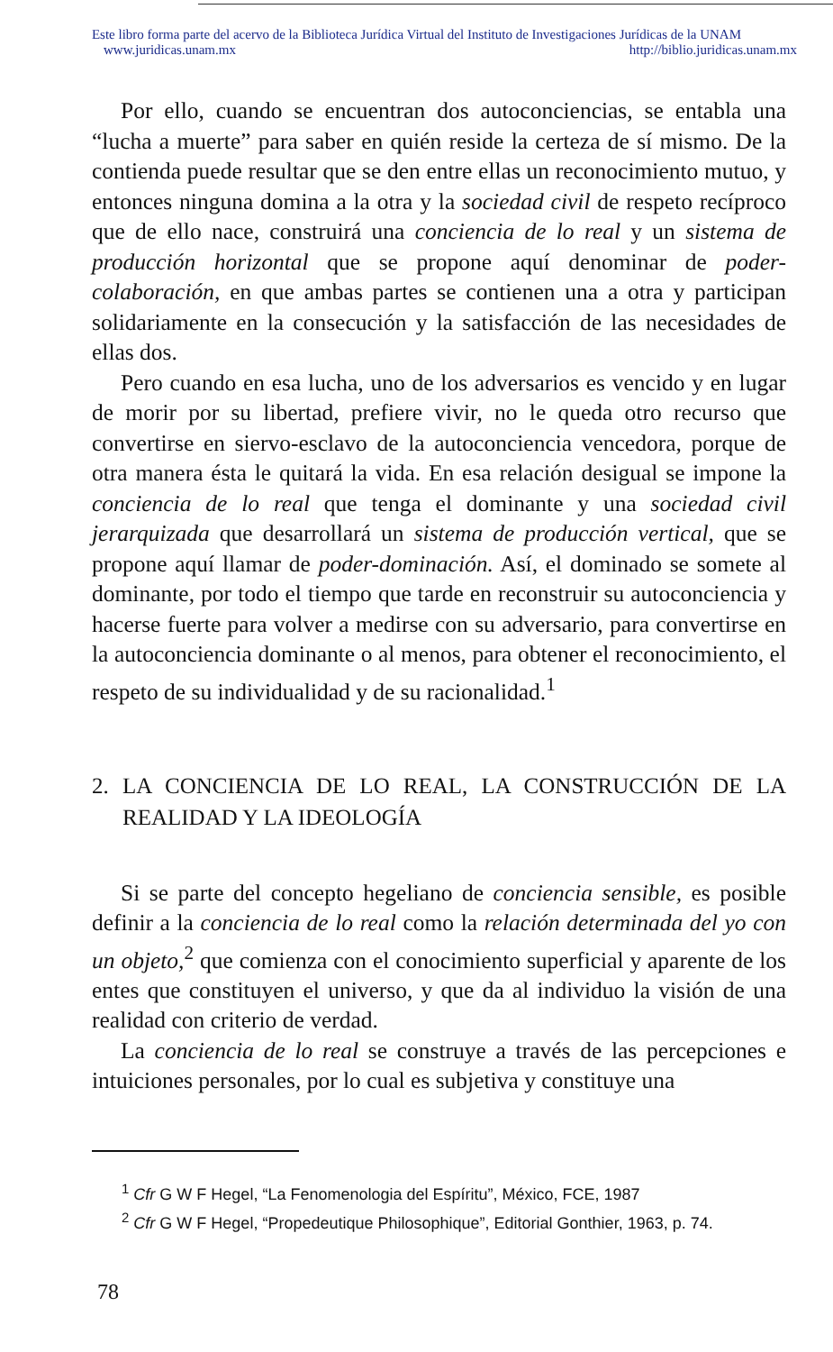Este libro forma parte del acervo de la Biblioteca Jurídica Virtual del Instituto de Investigaciones Jurídicas de la UNAM
www.juridicas.unam.mx http://biblio.juridicas.unam.mx
Por ello, cuando se encuentran dos autoconciencias, se entabla una “lucha a muerte” para saber en quién reside la certeza de sí mismo. De la contienda puede resultar que se den entre ellas un reconocimiento mutuo, y entonces ninguna domina a la otra y la sociedad civil de respeto recíproco que de ello nace, construirá una conciencia de lo real y un sistema de producción horizontal que se propone aquí denominar de poder-colaboración, en que ambas partes se contienen una a otra y participan solidariamente en la consecución y la satisfacción de las necesidades de ellas dos.
Pero cuando en esa lucha, uno de los adversarios es vencido y en lugar de morir por su libertad, prefiere vivir, no le queda otro recurso que convertirse en siervo-esclavo de la autoconciencia vencedora, porque de otra manera ésta le quitará la vida. En esa relación desigual se impone la conciencia de lo real que tenga el dominante y una sociedad civil jerarquizada que desarrollará un sistema de producción vertical, que se propone aquí llamar de poder-dominación. Así, el dominado se somete al dominante, por todo el tiempo que tarde en reconstruir su autoconciencia y hacerse fuerte para volver a medirse con su adversario, para convertirse en la autoconciencia dominante o al menos, para obtener el reconocimiento, el respeto de su individualidad y de su racionalidad.<sup>1</sup>
2. LA CONCIENCIA DE LO REAL, LA CONSTRUCCIÓN DE LA REALIDAD Y LA IDEOLOGÍA
Si se parte del concepto hegeliano de conciencia sensible, es posible definir a la conciencia de lo real como la relación determinada del yo con un objeto,<sup>2</sup> que comienza con el conocimiento superficial y aparente de los entes que constituyen el universo, y que da al individuo la visión de una realidad con criterio de verdad.
La conciencia de lo real se construye a través de las percepciones e intuiciones personales, por lo cual es subjetiva y constituye una
<sup>1</sup> Cfr G W F Hegel, “La Fenomenologia del Espíritu”, México, FCE, 1987
<sup>2</sup> Cfr G W F Hegel, “Propedeutique Philosophique”, Editorial Gonthier, 1963, p. 74.
78